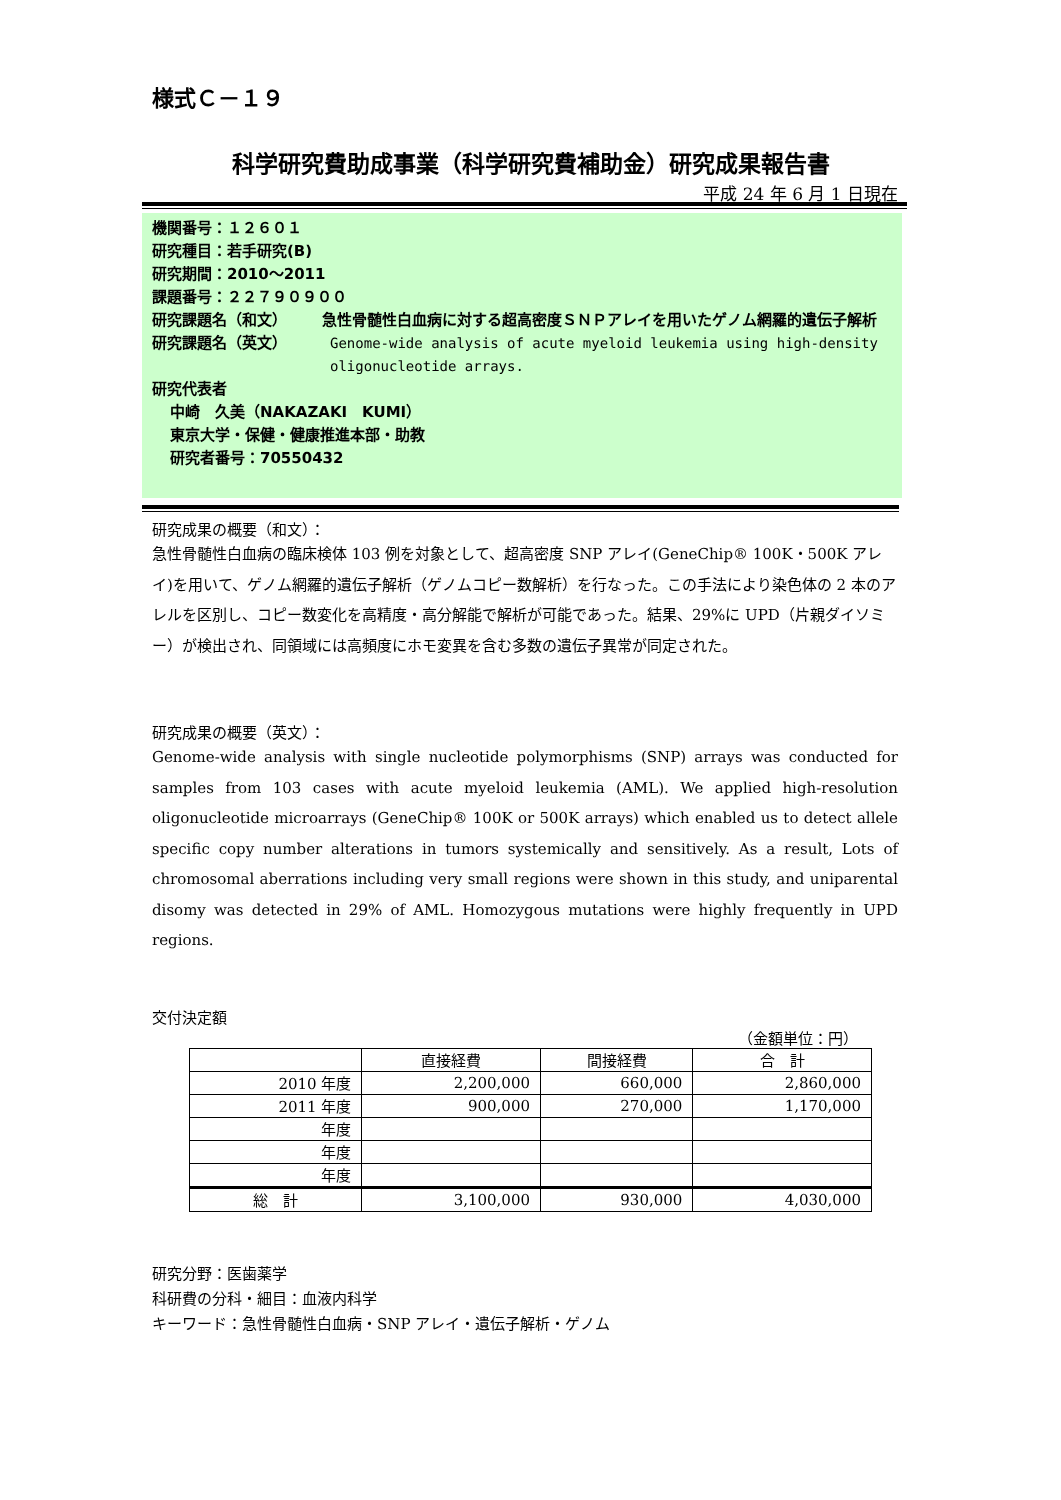様式Ｃ－１９
科学研究費助成事業（科学研究費補助金）研究成果報告書
平成 24 年 6 月 1 日現在
機関番号：１２６０１
研究種目：若手研究(B)
研究期間：2010～2011
課題番号：２２７９０９００
研究課題名（和文） 急性骨髄性白血病に対する超高密度ＳＮＰアレイを用いたゲノム網羅的遺伝子解析
研究課題名（英文） Genome-wide analysis of acute myeloid leukemia using high-density oligonucleotide arrays.
研究代表者
中崎　久美（NAKAZAKI　KUMI）
東京大学・保健・健康推進本部・助教
研究者番号：70550432
研究成果の概要（和文）：
急性骨髄性白血病の臨床検体 103 例を対象として、超高密度 SNP アレイ(GeneChip® 100K・500K アレイ)を用いて、ゲノム網羅的遺伝子解析（ゲノムコピー数解析）を行なった。この手法により染色体の 2 本のアレルを区別し、コピー数変化を高精度・高分解能で解析が可能であった。結果、29%に UPD（片親ダイソミー）が検出され、同領域には高頻度にホモ変異を含む多数の遺伝子異常が同定された。
研究成果の概要（英文）：
Genome-wide analysis with single nucleotide polymorphisms (SNP) arrays was conducted for samples from 103 cases with acute myeloid leukemia (AML). We applied high-resolution oligonucleotide microarrays (GeneChip® 100K or 500K arrays) which enabled us to detect allele specific copy number alterations in tumors systemically and sensitively. As a result, Lots of chromosomal aberrations including very small regions were shown in this study, and uniparental disomy was detected in 29% of AML. Homozygous mutations were highly frequently in UPD regions.
交付決定額
（金額単位：円）
| | 直接経費 | 間接経費 | 合 計 |
| 2010 年度 | 2,200,000 | 660,000 | 2,860,000 |
| 2011 年度 | 900,000 | 270,000 | 1,170,000 |
| 年度 | | | |
| 年度 | | | |
| 年度 | | | |
| 総 計 | 3,100,000 | 930,000 | 4,030,000 |
研究分野：医歯薬学
科研費の分科・細目：血液内科学
キーワード：急性骨髄性白血病・SNP アレイ・遺伝子解析・ゲノム